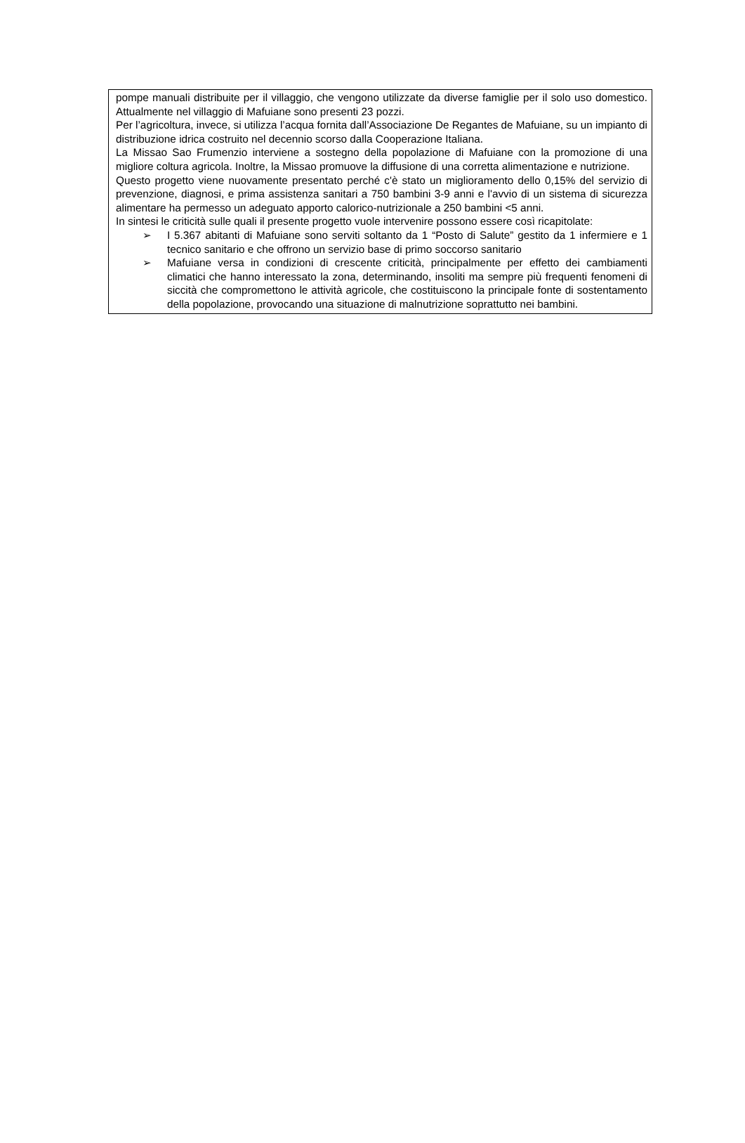pompe manuali distribuite per il villaggio, che vengono utilizzate da diverse famiglie per il solo uso domestico. Attualmente nel villaggio di Mafuiane sono presenti 23 pozzi.
Per l’agricoltura, invece, si utilizza l’acqua fornita dall’Associazione De Regantes de Mafuiane, su un impianto di distribuzione idrica costruito nel decennio scorso dalla Cooperazione Italiana.
La Missao Sao Frumenzio interviene a sostegno della popolazione di Mafuiane con la promozione di una migliore coltura agricola. Inoltre, la Missao promuove la diffusione di una corretta alimentazione e nutrizione.
Questo progetto viene nuovamente presentato perché c'è stato un miglioramento dello 0,15% del servizio di prevenzione, diagnosi, e prima assistenza sanitari a 750 bambini 3-9 anni e l'avvio di un sistema di sicurezza alimentare ha permesso un adeguato apporto calorico-nutrizionale a 250 bambini <5 anni.
In sintesi le criticità sulle quali il presente progetto vuole intervenire possono essere così ricapitolate:
➢ I 5.367 abitanti di Mafuiane sono serviti soltanto da 1 “Posto di Salute” gestito da 1 infermiere e 1 tecnico sanitario e che offrono un servizio base di primo soccorso sanitario
➢ Mafuiane versa in condizioni di crescente criticità, principalmente per effetto dei cambiamenti climatici che hanno interessato la zona, determinando, insoliti ma sempre più frequenti fenomeni di siccità che compromettono le attività agricole, che costituiscono la principale fonte di sostentamento della popolazione, provocando una situazione di malnutrizione soprattutto nei bambini.